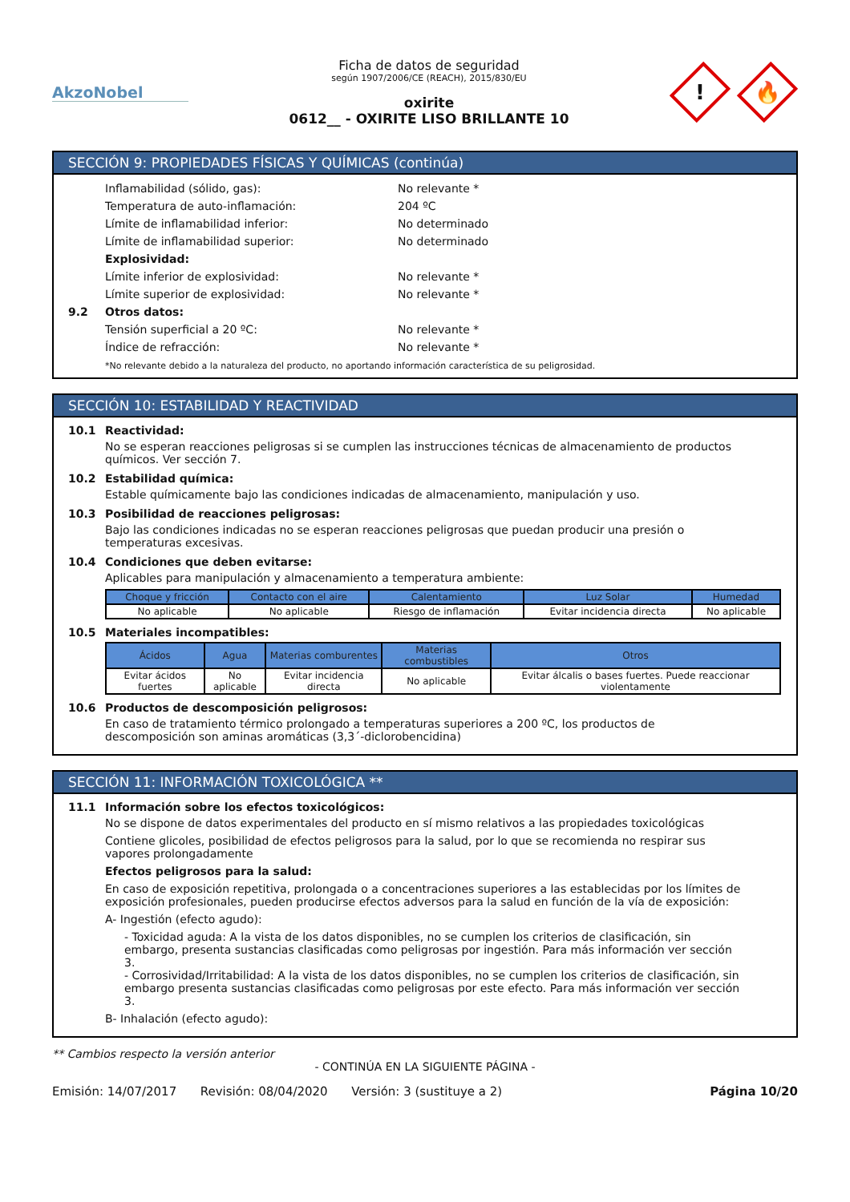AkzoNobel
Ficha de datos de seguridad
según 1907/2006/CE (REACH), 2015/830/EU
oxirite
0612__ - OXIRITE LISO BRILLANTE 10
!
🔥
SECCIÓN 9: PROPIEDADES FÍSICAS Y QUÍMICAS (continúa)
Inflamabilidad (sólido, gas): No relevante *
Temperatura de auto-inflamación: 204 ºC
Límite de inflamabilidad inferior: No determinado
Límite de inflamabilidad superior: No determinado
Explosividad:
Límite inferior de explosividad: No relevante *
Límite superior de explosividad: No relevante *
9.2 Otros datos:
Tensión superficial a 20 ºC: No relevante *
Índice de refracción: No relevante *
*No relevante debido a la naturaleza del producto, no aportando información característica de su peligrosidad.
SECCIÓN 10: ESTABILIDAD Y REACTIVIDAD
10.1 Reactividad:
No se esperan reacciones peligrosas si se cumplen las instrucciones técnicas de almacenamiento de productos químicos. Ver sección 7.
10.2 Estabilidad química:
Estable químicamente bajo las condiciones indicadas de almacenamiento, manipulación y uso.
10.3 Posibilidad de reacciones peligrosas:
Bajo las condiciones indicadas no se esperan reacciones peligrosas que puedan producir una presión o temperaturas excesivas.
10.4 Condiciones que deben evitarse:
Aplicables para manipulación y almacenamiento a temperatura ambiente:
| Choque y fricción | Contacto con el aire | Calentamiento | Luz Solar | Humedad |
| --- | --- | --- | --- | --- |
| No aplicable | No aplicable | Riesgo de inflamación | Evitar incidencia directa | No aplicable |
10.5 Materiales incompatibles:
| Ácidos | Agua | Materias comburentes | Materias combustibles | Otros |
| --- | --- | --- | --- | --- |
| Evitar ácidos fuertes | No aplicable | Evitar incidencia directa | No aplicable | Evitar álcalis o bases fuertes. Puede reaccionar violentamente |
10.6 Productos de descomposición peligrosos:
En caso de tratamiento térmico prolongado a temperaturas superiores a 200 ºC, los productos de descomposición son aminas aromáticas (3,3´-diclorobencidina)
SECCIÓN 11: INFORMACIÓN TOXICOLÓGICA **
11.1 Información sobre los efectos toxicológicos:
No se dispone de datos experimentales del producto en sí mismo relativos a las propiedades toxicológicas
Contiene glicoles, posibilidad de efectos peligrosos para la salud, por lo que se recomienda no respirar sus vapores prolongadamente
Efectos peligrosos para la salud:
En caso de exposición repetitiva, prolongada o a concentraciones superiores a las establecidas por los límites de exposición profesionales, pueden producirse efectos adversos para la salud en función de la vía de exposición:
A- Ingestión (efecto agudo):
- Toxicidad aguda: A la vista de los datos disponibles, no se cumplen los criterios de clasificación, sin embargo, presenta sustancias clasificadas como peligrosas por ingestión. Para más información ver sección 3.
- Corrosividad/Irritabilidad: A la vista de los datos disponibles, no se cumplen los criterios de clasificación, sin embargo presenta sustancias clasificadas como peligrosas por este efecto. Para más información ver sección 3.
B- Inhalación (efecto agudo):
** Cambios respecto la versión anterior
- CONTINÚA EN LA SIGUIENTE PÁGINA -
Emisión: 14/07/2017 Revisión: 08/04/2020 Versión: 3 (sustituye a 2) Página 10/20